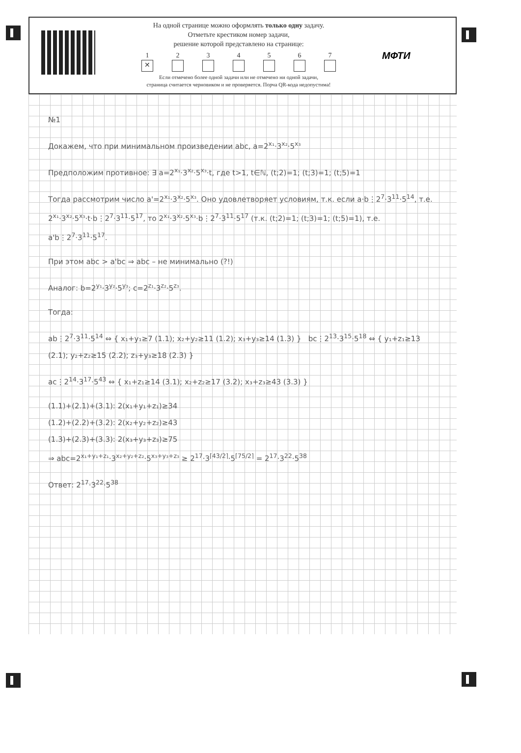На одной странице можно оформлять только одну задачу.
Отметьте крестиком номер задачи,
решение которой представлено на странице:
1
✕
2 3 4 5 6 7
Если отмечено более одной задачи или не отмечено ни одной задачи,
страница считается черновиком и не проверяется. Порча QR-кода недопустима!
МФТИ
№1
Докажем, что при минимальном произведении abc, a=2<sup>x₁</sup>·3<sup>x₂</sup>·5<sup>x₃</sup>
Предположим противное: ∃ a=2<sup>x₁</sup>·3<sup>x₂</sup>·5<sup>x₃</sup>·t, где t>1, t∈ℕ, (t;2)=1; (t;3)=1; (t;5)=1
Тогда рассмотрим число a'=2<sup>x₁</sup>·3<sup>x₂</sup>·5<sup>x₃</sup>. Оно удовлетворяет условиям, т.к. если a·b⋮2<sup>7</sup>·3<sup>11</sup>·5<sup>14</sup>, т.е. 2<sup>x₁</sup>·3<sup>x₂</sup>·5<sup>x₃</sup>·t·b⋮2<sup>7</sup>·3<sup>11</sup>·5<sup>17</sup>, то 2<sup>x₁</sup>·3<sup>x₂</sup>·5<sup>x₃</sup>·b⋮2<sup>7</sup>·3<sup>11</sup>·5<sup>17</sup> (т.к. (t;2)=1; (t;3)=1; (t;5)=1), т.е. a'b⋮2<sup>7</sup>·3<sup>11</sup>·5<sup>17</sup>.
При этом abc > a'bc ⇒ abc – не минимально (?!)
Аналог: b=2<sup>y₁</sup>·3<sup>y₂</sup>·5<sup>y₃</sup>; c=2<sup>z₁</sup>·3<sup>z₂</sup>·5<sup>z₃</sup>.
Тогда:
ab⋮2<sup>7</sup>·3<sup>11</sup>·5<sup>14</sup> ⇔ { x₁+y₁≥7 (1.1); x₂+y₂≥11 (1.2); x₃+y₃≥14 (1.3) } bc⋮2<sup>13</sup>·3<sup>15</sup>·5<sup>18</sup> ⇔ { y₁+z₁≥13 (2.1); y₂+z₂≥15 (2.2); z₃+y₃≥18 (2.3) }
ac⋮2<sup>14</sup>·3<sup>17</sup>·5<sup>43</sup> ⇔ { x₁+z₁≥14 (3.1); x₂+z₂≥17 (3.2); x₃+z₃≥43 (3.3) }
(1.1)+(2.1)+(3.1): 2(x₁+y₁+z₁)≥34
(1.2)+(2.2)+(3.2): 2(x₂+y₂+z₂)≥43
(1.3)+(2.3)+(3.3): 2(x₃+y₃+z₃)≥75
⇒ abc=2<sup>x₁+y₁+z₁</sup>·3<sup>x₂+y₂+z₂</sup>·5<sup>x₃+y₃+z₃</sup> ≥ 2<sup>17</sup>·3<sup>⌈43/2⌉</sup>·5<sup>⌈75/2⌉</sup> = 2<sup>17</sup>·3<sup>22</sup>·5<sup>38</sup>
Ответ: 2<sup>17</sup>·3<sup>22</sup>·5<sup>38</sup>